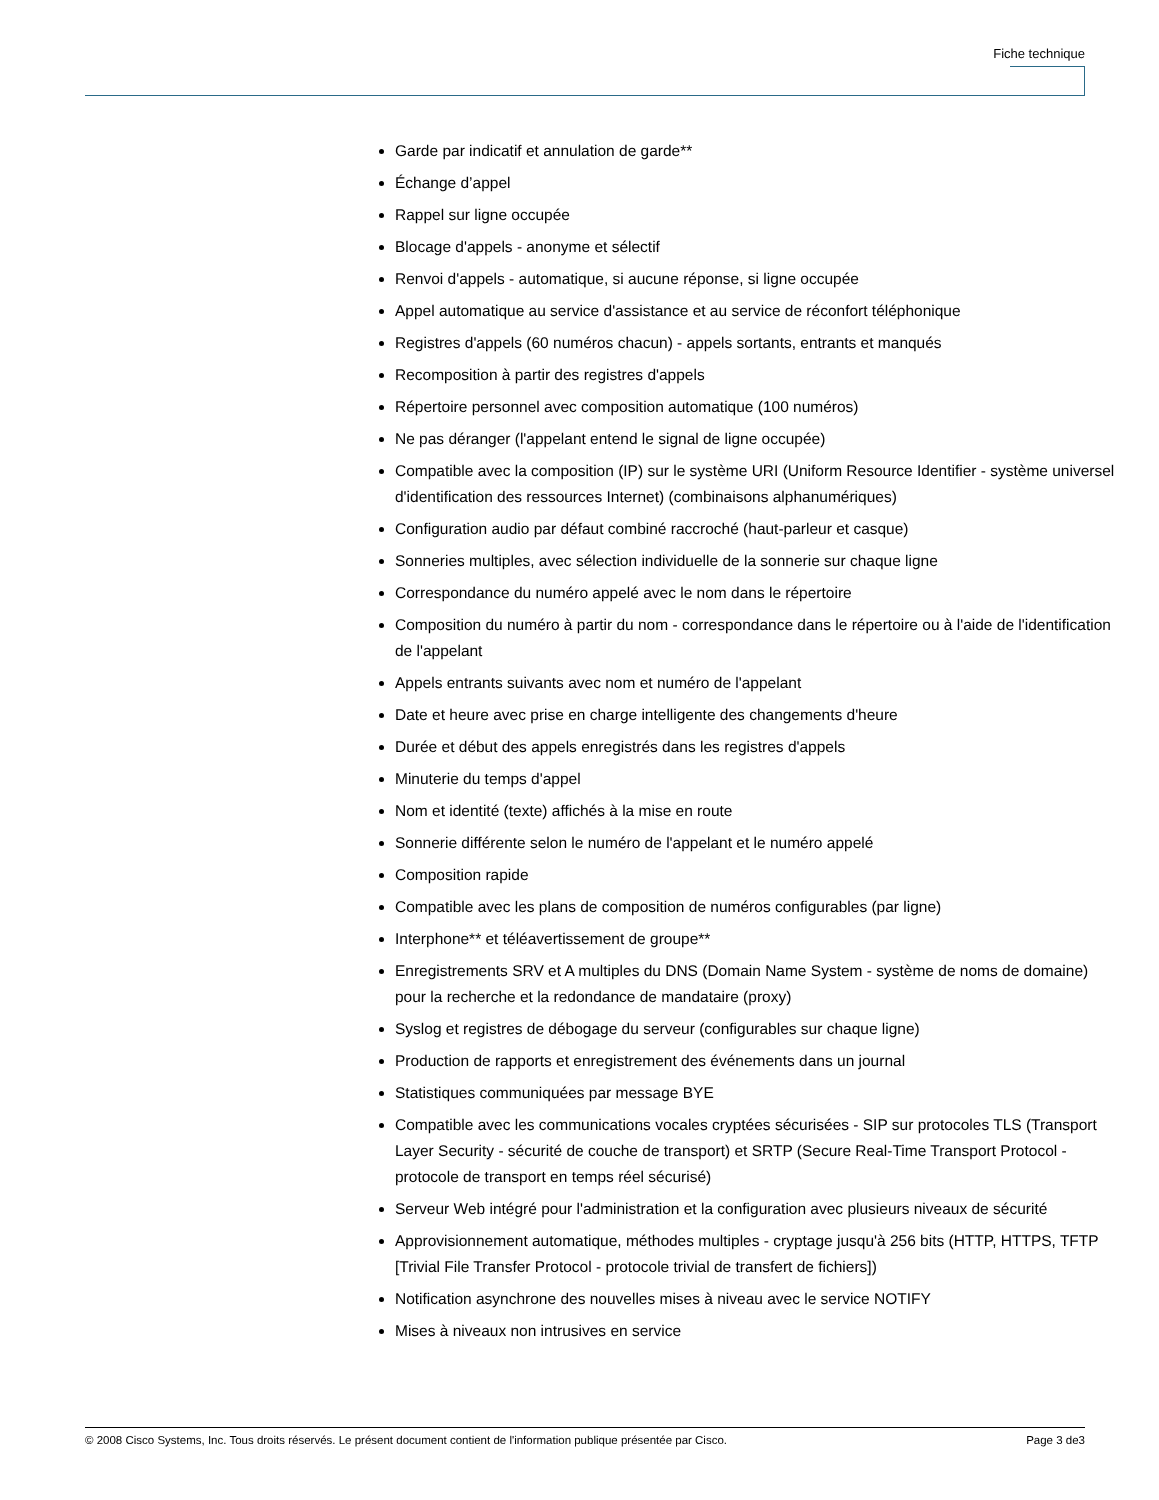Fiche technique
Garde par indicatif et annulation de garde**
Échange d’appel
Rappel sur ligne occupée
Blocage d'appels - anonyme et sélectif
Renvoi d'appels - automatique, si aucune réponse, si ligne occupée
Appel automatique au service d'assistance et au service de réconfort téléphonique
Registres d'appels (60 numéros chacun) - appels sortants, entrants et manqués
Recomposition à partir des registres d'appels
Répertoire personnel avec composition automatique (100 numéros)
Ne pas déranger (l'appelant entend le signal de ligne occupée)
Compatible avec la composition (IP) sur le système URI (Uniform Resource Identifier - système universel d'identification des ressources Internet) (combinaisons alphanumériques)
Configuration audio par défaut combiné raccroché (haut-parleur et casque)
Sonneries multiples, avec sélection individuelle de la sonnerie sur chaque ligne
Correspondance du numéro appelé avec le nom dans le répertoire
Composition du numéro à partir du nom - correspondance dans le répertoire ou à l'aide de l'identification de l'appelant
Appels entrants suivants avec nom et numéro de l'appelant
Date et heure avec prise en charge intelligente des changements d'heure
Durée et début des appels enregistrés dans les registres d'appels
Minuterie du temps d'appel
Nom et identité (texte) affichés à la mise en route
Sonnerie différente selon le numéro de l'appelant et le numéro appelé
Composition rapide
Compatible avec les plans de composition de numéros configurables (par ligne)
Interphone** et téléavertissement de groupe**
Enregistrements SRV et A multiples du DNS (Domain Name System - système de noms de domaine) pour la recherche et la redondance de mandataire (proxy)
Syslog et registres de débogage du serveur (configurables sur chaque ligne)
Production de rapports et enregistrement des événements dans un journal
Statistiques communiquées par message BYE
Compatible avec les communications vocales cryptées sécurisées - SIP sur protocoles TLS (Transport Layer Security - sécurité de couche de transport) et SRTP (Secure Real-Time Transport Protocol - protocole de transport en temps réel sécurisé)
Serveur Web intégré pour l'administration et la configuration avec plusieurs niveaux de sécurité
Approvisionnement automatique, méthodes multiples - cryptage jusqu'à 256 bits (HTTP, HTTPS, TFTP [Trivial File Transfer Protocol - protocole trivial de transfert de fichiers])
Notification asynchrone des nouvelles mises à niveau avec le service NOTIFY
Mises à niveaux non intrusives en service
© 2008 Cisco Systems, Inc. Tous droits réservés. Le présent document contient de l'information publique présentée par Cisco. Page 3 de3